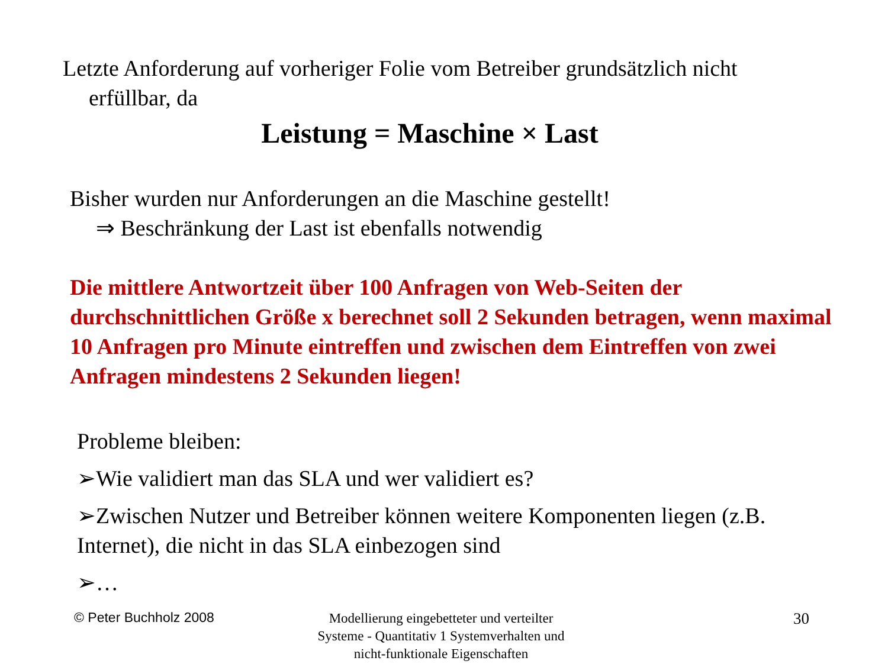Letzte Anforderung auf vorheriger Folie vom Betreiber grundsätzlich nicht
erfüllbar, da
Leistung = Maschine × Last
Bisher wurden nur Anforderungen an die Maschine gestellt!
⇒ Beschränkung der Last ist ebenfalls notwendig
Die mittlere Antwortzeit über 100 Anfragen von Web-Seiten der durchschnittlichen Größe x berechnet soll 2 Sekunden betragen, wenn maximal 10 Anfragen pro Minute eintreffen und zwischen dem Eintreffen von zwei Anfragen mindestens 2 Sekunden liegen!
Probleme bleiben:
➢Wie validiert man das SLA und wer validiert es?
➢Zwischen Nutzer und Betreiber können weitere Komponenten liegen (z.B. Internet), die nicht in das SLA einbezogen sind
➢…
© Peter Buchholz 2008
Modellierung eingebetteter und verteilter Systeme - Quantitativ 1 Systemverhalten und nicht-funktionale Eigenschaften
30